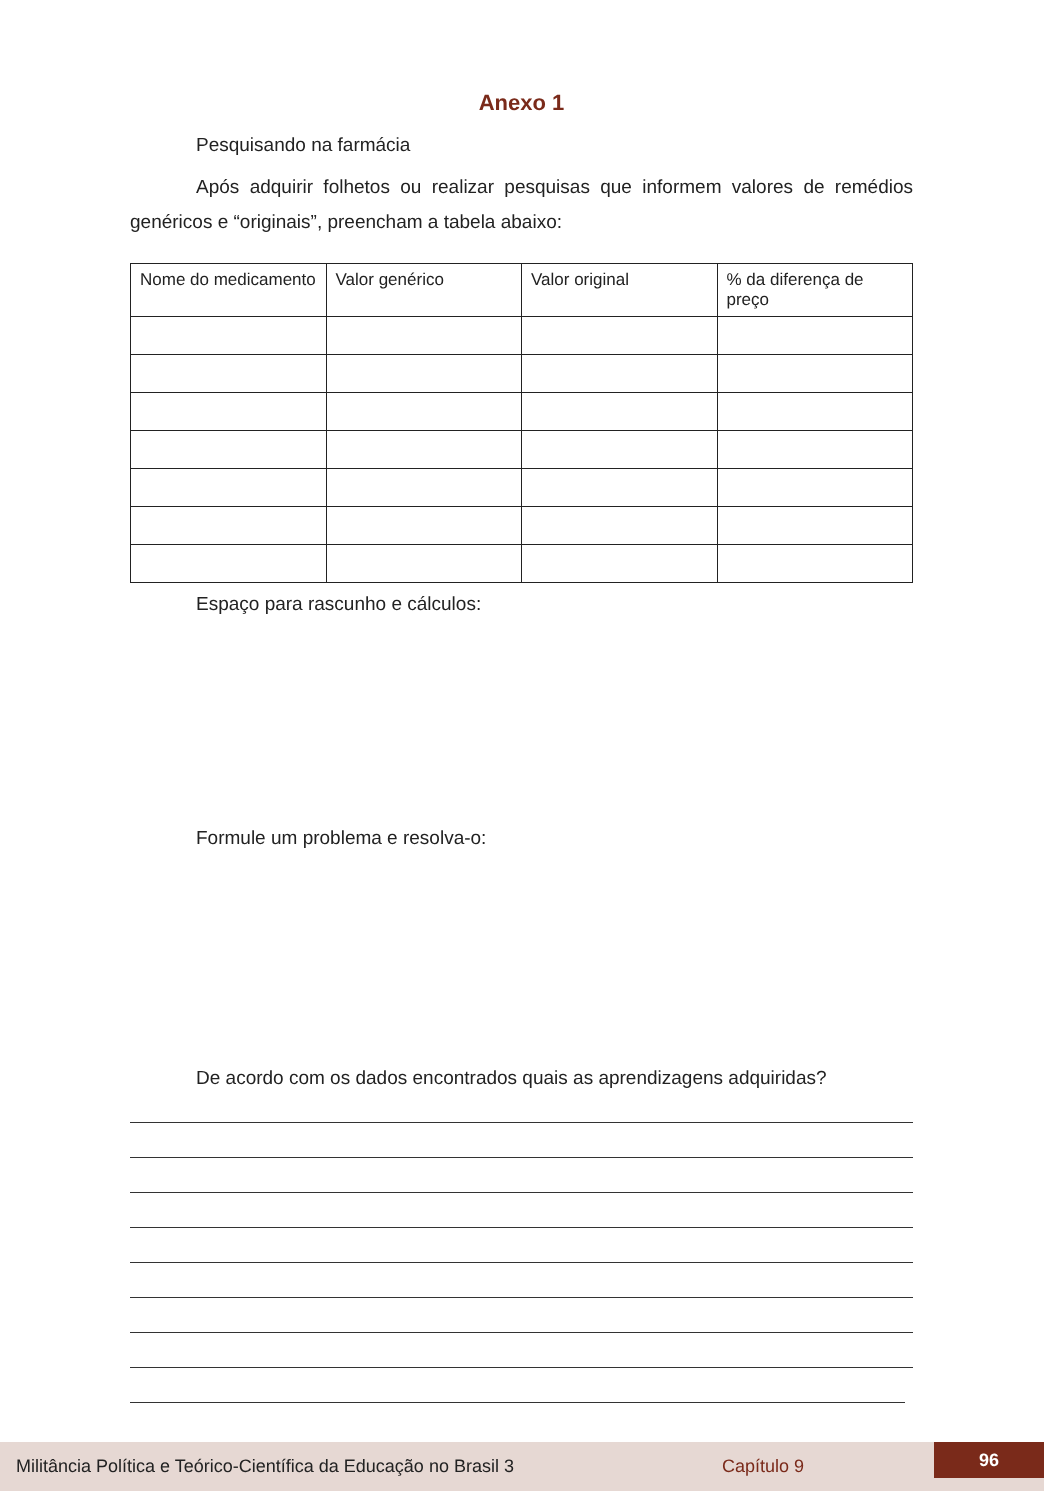Anexo 1
Pesquisando na farmácia
Após adquirir folhetos ou realizar pesquisas que informem valores de remédios genéricos e “originais”, preencham a tabela abaixo:
| Nome do medicamento | Valor genérico | Valor original | % da diferença de preço |
Espaço para rascunho e cálculos:
Formule um problema e resolva-o:
De acordo com os dados encontrados quais as aprendizagens adquiridas?
Militância Política e Teórico-Científica da Educação no Brasil 3 Capítulo 9
96